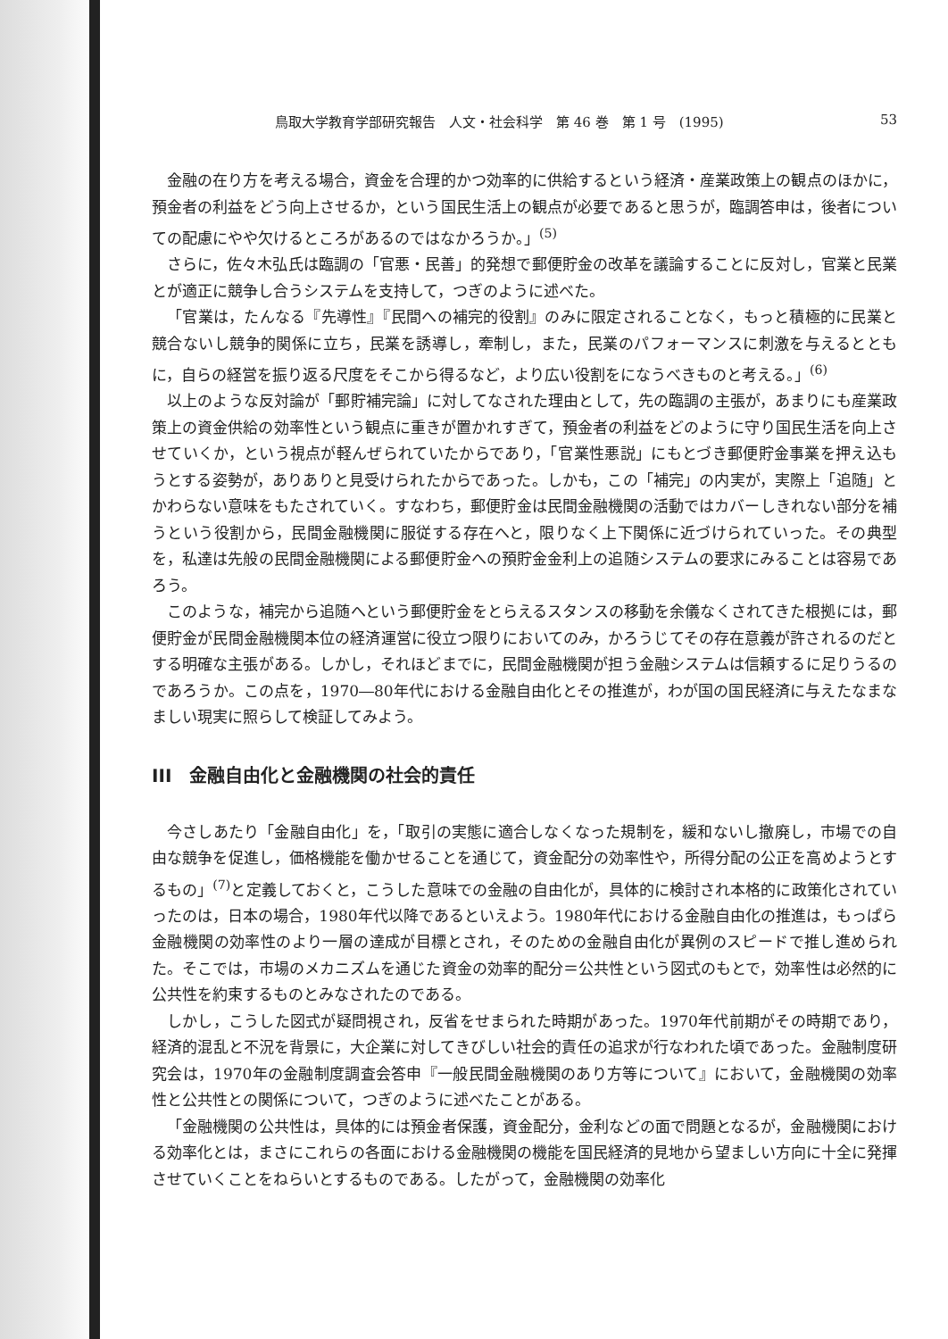鳥取大学教育学部研究報告　人文・社会科学　第 46 巻　第 1 号　(1995) 53
金融の在り方を考える場合，資金を合理的かつ効率的に供給するという経済・産業政策上の観点のほかに，預金者の利益をどう向上させるか，という国民生活上の観点が必要であると思うが，臨調答申は，後者についての配慮にやや欠けるところがあるのではなかろうか。」<sup>(5)</sup>
さらに，佐々木弘氏は臨調の「官悪・民善」的発想で郵便貯金の改革を議論することに反対し，官業と民業とが適正に競争し合うシステムを支持して，つぎのように述べた。
「官業は，たんなる『先導性』『民間への補完的役割』のみに限定されることなく，もっと積極的に民業と競合ないし競争的関係に立ち，民業を誘導し，牽制し，また，民業のパフォーマンスに刺激を与えるとともに，自らの経営を振り返る尺度をそこから得るなど，より広い役割をになうべきものと考える。」<sup>(6)</sup>
以上のような反対論が「郵貯補完論」に対してなされた理由として，先の臨調の主張が，あまりにも産業政策上の資金供給の効率性という観点に重きが置かれすぎて，預金者の利益をどのように守り国民生活を向上させていくか，という視点が軽んぜられていたからであり，「官業性悪説」にもとづき郵便貯金事業を押え込もうとする姿勢が，ありありと見受けられたからであった。しかも，この「補完」の内実が，実際上「追随」とかわらない意味をもたされていく。すなわち，郵便貯金は民間金融機関の活動ではカバーしきれない部分を補うという役割から，民間金融機関に服従する存在へと，限りなく上下関係に近づけられていった。その典型を，私達は先般の民間金融機関による郵便貯金への預貯金金利上の追随システムの要求にみることは容易であろう。
このような，補完から追随へという郵便貯金をとらえるスタンスの移動を余儀なくされてきた根拠には，郵便貯金が民間金融機関本位の経済運営に役立つ限りにおいてのみ，かろうじてその存在意義が許されるのだとする明確な主張がある。しかし，それほどまでに，民間金融機関が担う金融システムは信頼するに足りうるのであろうか。この点を，1970―80年代における金融自由化とその推進が，わが国の国民経済に与えたなまなましい現実に照らして検証してみよう。
III　金融自由化と金融機関の社会的責任
今さしあたり「金融自由化」を，「取引の実態に適合しなくなった規制を，緩和ないし撤廃し，市場での自由な競争を促進し，価格機能を働かせることを通じて，資金配分の効率性や，所得分配の公正を高めようとするもの」<sup>(7)</sup>と定義しておくと，こうした意味での金融の自由化が，具体的に検討され本格的に政策化されていったのは，日本の場合，1980年代以降であるといえよう。1980年代における金融自由化の推進は，もっぱら金融機関の効率性のより一層の達成が目標とされ，そのための金融自由化が異例のスピードで推し進められた。そこでは，市場のメカニズムを通じた資金の効率的配分＝公共性という図式のもとで，効率性は必然的に公共性を約束するものとみなされたのである。
しかし，こうした図式が疑問視され，反省をせまられた時期があった。1970年代前期がその時期であり，経済的混乱と不況を背景に，大企業に対してきびしい社会的責任の追求が行なわれた頃であった。金融制度研究会は，1970年の金融制度調査会答申『一般民間金融機関のあり方等について』において，金融機関の効率性と公共性との関係について，つぎのように述べたことがある。
「金融機関の公共性は，具体的には預金者保護，資金配分，金利などの面で問題となるが，金融機関における効率化とは，まさにこれらの各面における金融機関の機能を国民経済的見地から望ましい方向に十全に発揮させていくことをねらいとするものである。したがって，金融機関の効率化